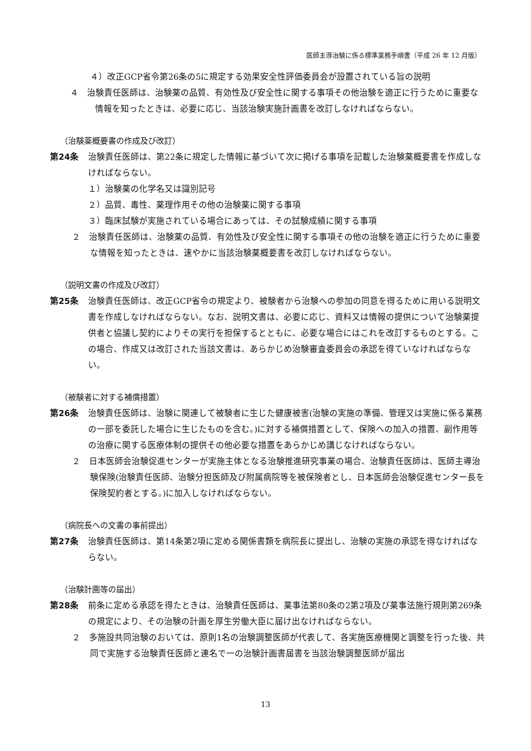医師主導治験に係る標準業務手順書（平成 26 年 12 月版）
４）改正GCP省令第26条の5に規定する効果安全性評価委員会が設置されている旨の説明
４　治験責任医師は、治験薬の品質、有効性及び安全性に関する事項その他治験を適正に行うために重要な情報を知ったときは、必要に応じ、当該治験実施計画書を改訂しなければならない。
（治験薬概要書の作成及び改訂）
第24条 治験責任医師は、第22条に規定した情報に基づいて次に掲げる事項を記載した治験薬概要書を作成しなければならない。
１）治験薬の化学名又は識別記号
２）品質、毒性、薬理作用その他の治験薬に関する事項
３）臨床試験が実施されている場合にあっては、その試験成績に関する事項
２　治験責任医師は、治験薬の品質、有効性及び安全性に関する事項その他の治験を適正に行うために重要な情報を知ったときは、速やかに当該治験薬概要書を改訂しなければならない。
（説明文書の作成及び改訂）
第25条 治験責任医師は、改正GCP省令の規定より、被験者から治験への参加の同意を得るために用いる説明文書を作成しなければならない。なお、説明文書は、必要に応じ、資料又は情報の提供について治験薬提供者と協議し契約によりその実行を担保するとともに、必要な場合にはこれを改訂するものとする。この場合、作成又は改訂された当該文書は、あらかじめ治験審査委員会の承認を得ていなければならない。
（被験者に対する補償措置）
第26条 治験責任医師は、治験に関連して被験者に生じた健康被害(治験の実施の準備、管理又は実施に係る業務の一部を委託した場合に生じたものを含む。)に対する補償措置として、保険への加入の措置、副作用等の治療に関する医療体制の提供その他必要な措置をあらかじめ講じなければならない。
２　日本医師会治験促進センターが実施主体となる治験推進研究事業の場合、治験責任医師は、医師主導治験保険(治験責任医師、治験分担医師及び附属病院等を被保険者とし、日本医師会治験促進センター長を保険契約者とする。)に加入しなければならない。
（病院長への文書の事前提出）
第27条 治験責任医師は、第14条第2項に定める関係書類を病院長に提出し、治験の実施の承認を得なければならない。
（治験計画等の届出）
第28条 前条に定める承認を得たときは、治験責任医師は、薬事法第80条の2第2項及び薬事法施行規則第269条の規定により、その治験の計画を厚生労働大臣に届け出なければならない。
２　多施設共同治験のおいては、原則1名の治験調整医師が代表して、各実施医療機関と調整を行った後、共同で実施する治験責任医師と連名で一の治験計画書届書を当該治験調整医師が届出
13